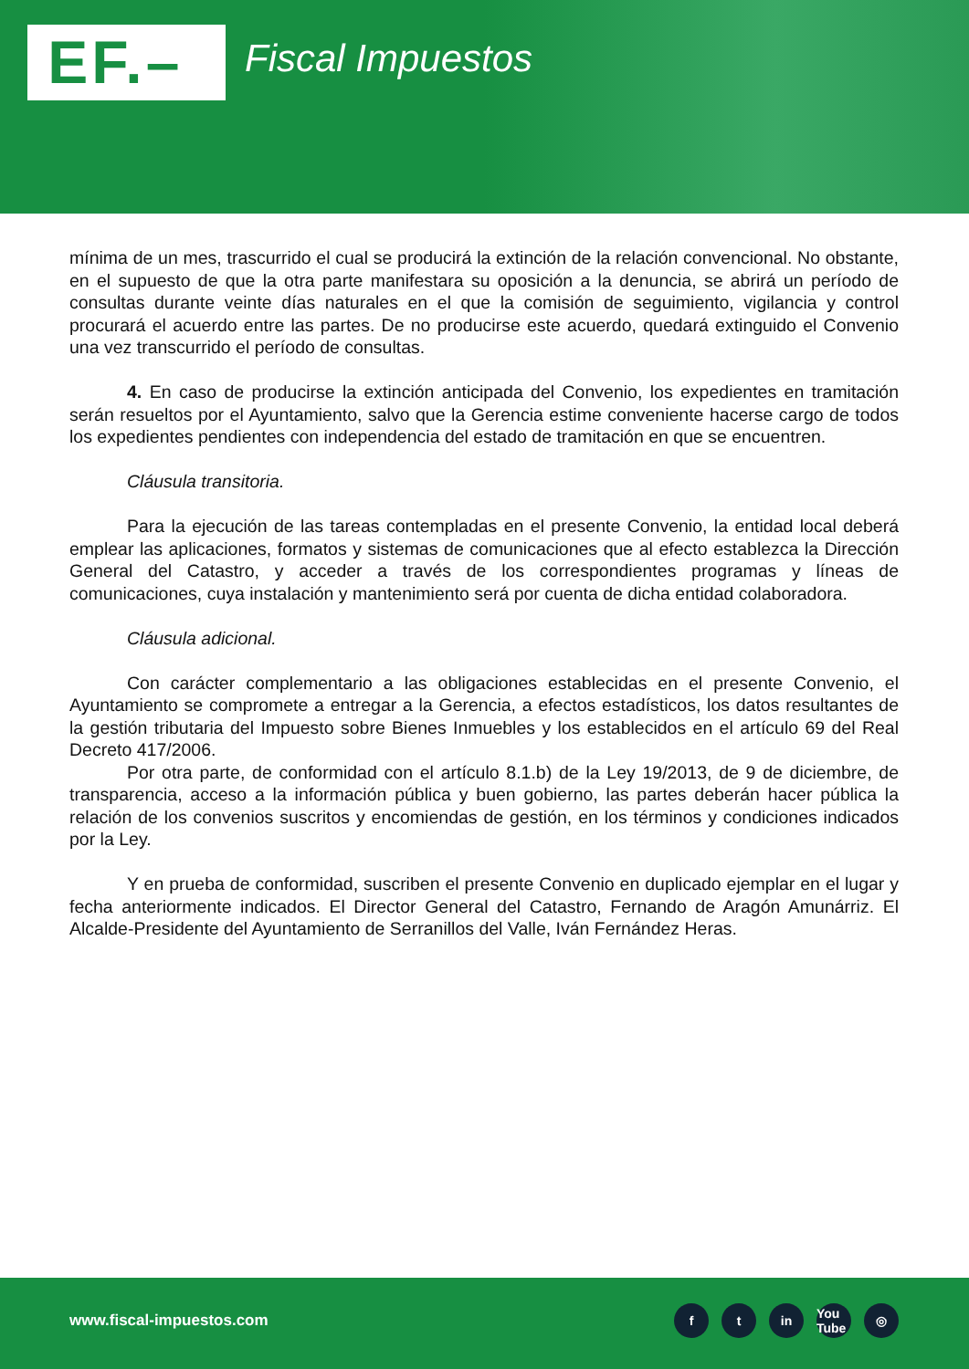EF.– Fiscal Impuestos
mínima de un mes, trascurrido el cual se producirá la extinción de la relación convencional. No obstante, en el supuesto de que la otra parte manifestara su oposición a la denuncia, se abrirá un período de consultas durante veinte días naturales en el que la comisión de seguimiento, vigilancia y control procurará el acuerdo entre las partes. De no producirse este acuerdo, quedará extinguido el Convenio una vez transcurrido el período de consultas.
4. En caso de producirse la extinción anticipada del Convenio, los expedientes en tramitación serán resueltos por el Ayuntamiento, salvo que la Gerencia estime conveniente hacerse cargo de todos los expedientes pendientes con independencia del estado de tramitación en que se encuentren.
Cláusula transitoria.
Para la ejecución de las tareas contempladas en el presente Convenio, la entidad local deberá emplear las aplicaciones, formatos y sistemas de comunicaciones que al efecto establezca la Dirección General del Catastro, y acceder a través de los correspondientes programas y líneas de comunicaciones, cuya instalación y mantenimiento será por cuenta de dicha entidad colaboradora.
Cláusula adicional.
Con carácter complementario a las obligaciones establecidas en el presente Convenio, el Ayuntamiento se compromete a entregar a la Gerencia, a efectos estadísticos, los datos resultantes de la gestión tributaria del Impuesto sobre Bienes Inmuebles y los establecidos en el artículo 69 del Real Decreto 417/2006.
Por otra parte, de conformidad con el artículo 8.1.b) de la Ley 19/2013, de 9 de diciembre, de transparencia, acceso a la información pública y buen gobierno, las partes deberán hacer pública la relación de los convenios suscritos y encomiendas de gestión, en los términos y condiciones indicados por la Ley.
Y en prueba de conformidad, suscriben el presente Convenio en duplicado ejemplar en el lugar y fecha anteriormente indicados. El Director General del Catastro, Fernando de Aragón Amunárriz. El Alcalde-Presidente del Ayuntamiento de Serranillos del Valle, Iván Fernández Heras.
www.fiscal-impuestos.com ft in You Tube ◎